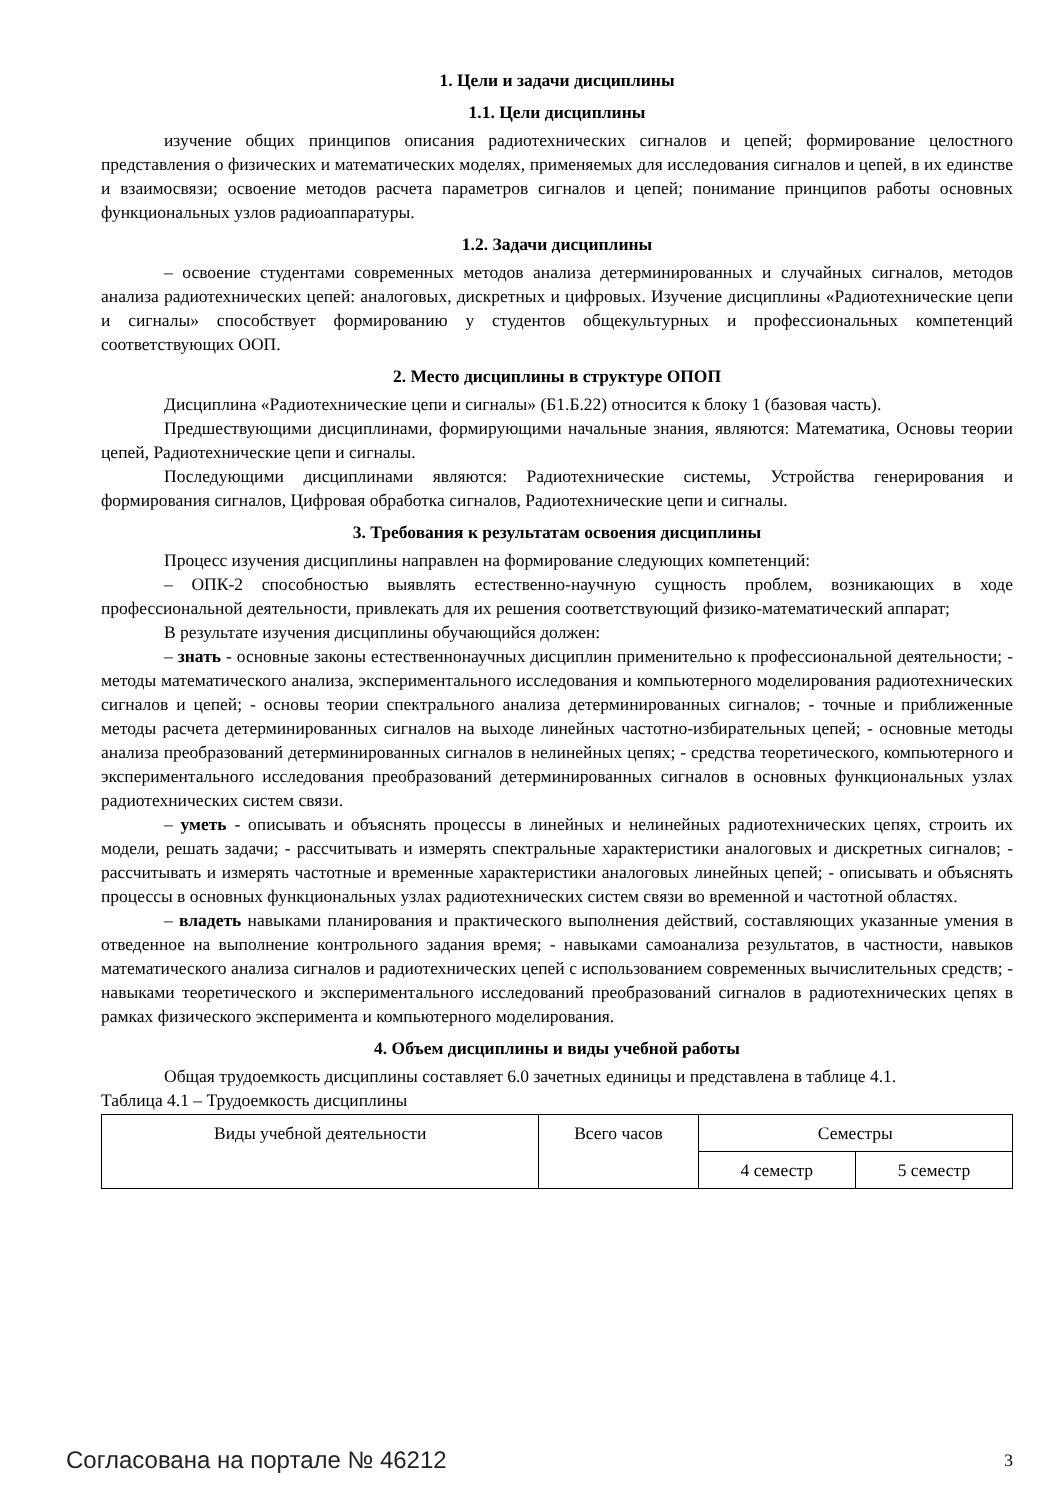1. Цели и задачи дисциплины
1.1. Цели дисциплины
изучение общих принципов описания радиотехнических сигналов и цепей; формирование целостного представления о физических и математических моделях, применяемых для исследования сигналов и цепей, в их единстве и взаимосвязи; освоение методов расчета параметров сигналов и цепей; понимание принципов работы основных функциональных узлов радиоаппаратуры.
1.2. Задачи дисциплины
– освоение студентами современных методов анализа детерминированных и случайных сигналов, методов анализа радиотехнических цепей: аналоговых, дискретных и цифровых. Изучение дисциплины «Радиотехнические цепи и сигналы» способствует формированию у студентов общекультурных и профессиональных компетенций соответствующих ООП.
2. Место дисциплины в структуре ОПОП
Дисциплина «Радиотехнические цепи и сигналы» (Б1.Б.22) относится к блоку 1 (базовая часть).
Предшествующими дисциплинами, формирующими начальные знания, являются: Математика, Основы теории цепей, Радиотехнические цепи и сигналы.
Последующими дисциплинами являются: Радиотехнические системы, Устройства генерирования и формирования сигналов, Цифровая обработка сигналов, Радиотехнические цепи и сигналы.
3. Требования к результатам освоения дисциплины
Процесс изучения дисциплины направлен на формирование следующих компетенций:
– ОПК-2 способностью выявлять естественно-научную сущность проблем, возникающих в ходе профессиональной деятельности, привлекать для их решения соответствующий физико-математический аппарат;
В результате изучения дисциплины обучающийся должен:
– знать - основные законы естественнонаучных дисциплин применительно к профессиональной деятельности; - методы математического анализа, экспериментального исследования и компьютерного моделирования радиотехнических сигналов и цепей; - основы теории спектрального анализа детерминированных сигналов; - точные и приближенные методы расчета детерминированных сигналов на выходе линейных частотно-избирательных цепей; - основные методы анализа преобразований детерминированных сигналов в нелинейных цепях; - средства теоретического, компьютерного и экспериментального исследования преобразований детерминированных сигналов в основных функциональных узлах радиотехнических систем связи.
– уметь - описывать и объяснять процессы в линейных и нелинейных радиотехнических цепях, строить их модели, решать задачи; - рассчитывать и измерять спектральные характеристики аналоговых и дискретных сигналов; - рассчитывать и измерять частотные и временные характеристики аналоговых линейных цепей; - описывать и объяснять процессы в основных функциональных узлах радиотехнических систем связи во временной и частотной областях.
– владеть навыками планирования и практического выполнения действий, составляющих указанные умения в отведенное на выполнение контрольного задания время; - навыками самоанализа результатов, в частности, навыков математического анализа сигналов и радиотехнических цепей с использованием современных вычислительных средств; - навыками теоретического и экспериментального исследований преобразований сигналов в радиотехнических цепях в рамках физического эксперимента и компьютерного моделирования.
4. Объем дисциплины и виды учебной работы
Общая трудоемкость дисциплины составляет 6.0 зачетных единицы и представлена в таблице 4.1.
Таблица 4.1 – Трудоемкость дисциплины
| Виды учебной деятельности | Всего часов | Семестры | |
| --- | --- | --- | --- |
| | | 4 семестр | 5 семестр |
Согласована на портале № 46212 3